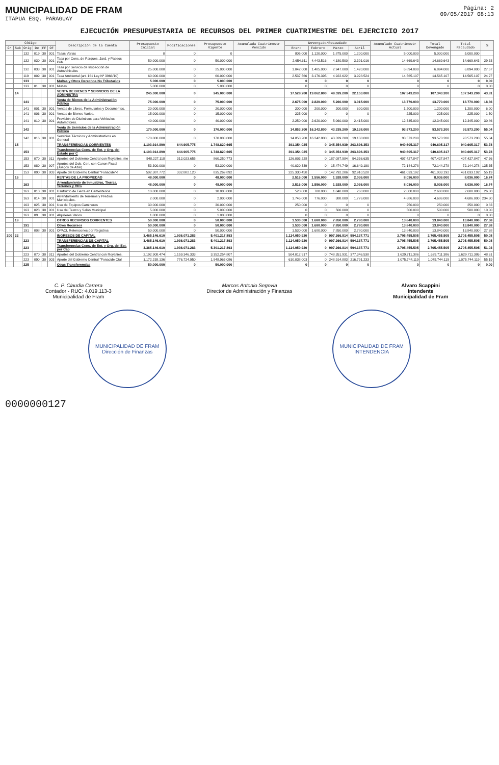MUNICIPALIDAD DE FRAM
ITAPUA ESQ. PARAGUAY
Página: 2
09/05/2017 08:13
EJECUCIÓN PRESUPUESTARIA DE RECURSOS DEL PRIMER CUATRIMESTRE DEL EJERCICIO 2017
| Código | | | | | | Descripción de la Cuenta | Presupuesto Inicial | Modificaciones | Presupuesto Vigente | Acumulada Cuatrimestr Vencido | Devengado/Recaudado | | | | Acumulado Cuatrimestr Actual | Total Devengado | Total Recaudado | % |
| --- | --- | --- | --- | --- | --- | --- | --- | --- | --- | --- | --- | --- | --- | --- | --- | --- | --- | --- |
| Gr | Sub | Orig | De | FF | OF | | | | | | Enero | Febrero | Marzo | Abril | | | | |
| | | 132 | 019 | 30 | 001 | Tasas Varias | 0 | 0 | 0 | | 805.000 | 1.120.000 | 1.875.000 | 1.200.000 | 5.000.000 | 5.000.000 | 5.000.000 | |
| | | 132 | 030 | 30 | 001 | Tasa por Cons. de Parques, Jard. y Paseos Púb. | 50.000.000 | 0 | 50.000.000 | | 2.654.611 | 4.443.516 | 4.180.500 | 3.391.016 | 14.669.643 | 14.669.643 | 14.669.643 | 29,33 |
| | | 132 | 033 | 30 | 001 | Tasa por Servicio de Inspección de Autovehiculos | 25.000.000 | 0 | 25.000.000 | | 1.042.000 | 1.485.000 | 2.947.000 | 1.420.000 | 6.894.000 | 6.894.000 | 6.894.000 | 27,57 |
| | | 119 | 009 | 30 | 001 | Tasa Ambiental (art. 161 Ley Nº 3966/10) | 60.000.000 | 0 | 60.000.000 | | 2.537.566 | 3.176.395 | 4.922.622 | 3.928.524 | 14.565.107 | 14.565.107 | 14.565.107 | 24,27 |
| | | 133 | | | | Multas y Otros Derechos No Tributarios | 5.000.000 | 0 | 5.000.000 | | 0 | 0 | 0 | 0 | 0 | 0 | 0 | 0,00 |
| | | 133 | 01 | 30 | 001 | Multas | 5.000.000 | 0 | 5.000.000 | | 0 | 0 | 0 | 0 | 0 | 0 | 0 | 0,00 |
| | 14 | | | | | VENTA DE BIENES Y SERVICIOS DE LA ADMINISTRA | 245.000.000 | 0 | 245.000.000 | | 17.528.200 | 19.062.800 | 48.599.200 | 22.153.000 | 107.343.200 | 107.343.200 | 107.343.200 | 43,81 |
| | | 141 | | | | Venta de Bienes de la Administración Pública | 75.000.000 | 0 | 75.000.000 | | 2.675.000 | 2.820.000 | 5.260.000 | 3.015.000 | 13.770.000 | 13.770.000 | 13.770.000 | 18,36 |
| | | 141 | 001 | 30 | 001 | Ventas de Libros, Formularios y Documentos. | 20.000.000 | 0 | 20.000.000 | | 200.000 | 200.000 | 200.000 | 600.000 | 1.200.000 | 1.200.000 | 1.200.000 | 6,00 |
| | | 141 | 006 | 30 | 001 | Ventas de Bienes Varios. | 15.000.000 | 0 | 15.000.000 | | 225.000 | 0 | 0 | 0 | 225.000 | 225.000 | 225.000 | 1,50 |
| | | 141 | 010 | 30 | 001 | Provisión de Distintivos para Vehiculos Automotores. | 40.000.000 | 0 | 40.000.000 | | 2.250.000 | 2.620.000 | 5.060.000 | 2.415.000 | 12.345.000 | 12.345.000 | 12.345.000 | 30,86 |
| | | 142 | | | | Venta de Servicios de la Administración Pública | 170.000.000 | 0 | 170.000.000 | | 14.853.200 | 16.242.800 | 43.339.200 | 19.138.000 | 93.573.200 | 93.573.200 | 93.573.200 | 55,04 |
| | | 142 | 016 | 30 | 001 | Servicios Técnicos y Administrativos en General | 170.000.000 | 0 | 170.000.000 | | 14.853.200 | 16.242.800 | 43.339.200 | 19.138.000 | 93.573.200 | 93.573.200 | 93.573.200 | 55,04 |
| | 15 | | | | | TRANSFERENCIAS CORRIENTES | 1.103.914.890 | 644.905.775 | 1.748.820.665 | | 391.354.025 | 0 | 345.354.939 | 203.896.353 | 940.605.317 | 940.605.317 | 940.605.317 | 53,78 |
| | | 153 | | | | Transferencias Cons. de Ent. y Org. del Estado por C | 1.103.914.890 | 644.905.775 | 1.748.820.665 | | 391.354.025 | 0 | 345.354.939 | 203.896.353 | 940.605.317 | 940.605.317 | 940.605.317 | 53,78 |
| | | 153 | 070 | 30 | 011 | Aportes del Gobierno Central con Royalties, me | 548.227.118 | 312.023.655 | 860.250.773 | | 126.003.228 | 0 | 187.087.984 | 94.336.635 | 407.427.847 | 407.427.847 | 407.427.847 | 47,36 |
| | | 153 | 080 | 30 | 007 | Aportes del Gob. Cen. con Canon Fiscal (Juegos de Azar) | 53.300.000 | 0 | 53.300.000 | | 40.020.339 | 0 | 15.474.749 | 16.649.190 | 72.144.278 | 72.144.278 | 72.144.278 | 135,35 |
| | | 153 | 090 | 30 | 003 | Aporte del Gobierno Central "Fonacide"< | 502.387.772 | 332.882.120 | 835.269.892 | | 225.330.458 | 0 | 142.792.206 | 92.910.528 | 461.033.192 | 461.033.192 | 461.033.192 | 55,19 |
| | 16 | | | | | RENTAS DE LA PROPIEDAD | 48.000.000 | 0 | 48.000.000 | | 2.516.000 | 1.556.000 | 1.928.000 | 2.036.000 | 8.036.000 | 8.036.000 | 8.036.000 | 16,74 |
| | | 163 | | | | Arrendamiento de Inmuebles, Tierras, Terrenos y Otro | 48.000.000 | 0 | 48.000.000 | | 2.516.000 | 1.556.000 | 1.928.000 | 2.036.000 | 8.036.000 | 8.036.000 | 8.036.000 | 16,74 |
| | | 163 | 010 | 30 | 001 | Usufructo de Tierra en Cementerios | 10.000.000 | 0 | 10.000.000 | | 520.000 | 780.000 | 1.040.000 | 260.000 | 2.600.000 | 2.600.000 | 2.600.000 | 26,00 |
| | | 163 | 014 | 30 | 001 | Arrendamiento de Terrenos y Predios Municipales. | 2.000.000 | 0 | 2.000.000 | | 1.746.000 | 776.000 | 388.000 | 1.776.000 | 4.686.000 | 4.686.000 | 4.686.000 | 234,30 |
| | | 163 | 025 | 30 | 001 | Uso de Equipos Camineros | 30.000.000 | 0 | 30.000.000 | | 250.000 | 0 | 0 | 0 | 250.000 | 250.000 | 250.000 | 0,83 |
| | | 163 | 028 | 30 | 001 | Uso del Teatro y Salón Municipal | 5.000.000 | 0 | 5.000.000 | | 0 | 0 | 500.000 | 0 | 500.000 | 500.000 | 500.000 | 10,00 |
| | | 163 | 09 | 30 | 001 | Alquileres Varios | 1.000.000 | 0 | 1.000.000 | | 0 | 0 | 0 | 0 | 0 | 0 | 0 | 0,00 |
| | 19 | | | | | OTROS RECURSOS CORRIENTES | 50.000.000 | 0 | 50.000.000 | | 1.530.000 | 1.680.000 | 7.850.000 | 2.780.000 | 13.840.000 | 13.840.000 | 13.840.000 | 27,68 |
| | | 191 | | | | Otros Recursos | 50.000.000 | 0 | 50.000.000 | | 1.530.000 | 1.680.000 | 7.850.000 | 2.780.000 | 13.840.000 | 13.840.000 | 13.840.000 | 27,68 |
| | | 191 | 008 | 30 | 001 | OPACI, Retenciones por Registros | 50.000.000 | 0 | 50.000.000 | | 1.530.000 | 1.680.000 | 7.850.000 | 2.780.000 | 13.840.000 | 13.840.000 | 13.840.000 | 27,68 |
| 200 | 22 | | | | | INGRESOS DE CAPITAL | 3.465.146.610 | 1.936.071.283 | 5.401.217.893 | | 1.114.050.920 | 0 | 997.266.814 | 594.137.771 | 2.705.455.505 | 2.705.455.505 | 2.705.455.505 | 50,08 |
| | | 223 | | | | TRANSFERENCIAS DE CAPITAL | 3.465.146.610 | 1.936.071.283 | 5.401.217.893 | | 1.114.050.920 | 0 | 997.266.814 | 594.137.771 | 2.705.455.505 | 2.705.455.505 | 2.705.455.505 | 50,08 |
| | | 223 | | | | Transferencias Cons. de Ent. y Org. del Est. por Cap | 3.365.146.610 | 1.936.071.283 | 5.301.217.893 | | 1.114.050.920 | 0 | 997.266.814 | 594.137.771 | 2.705.455.505 | 2.705.455.505 | 2.705.455.505 | 51,03 |
| | | 223 | 070 | 30 | 011 | Aportes del Gobierno Central con Royalties. | 2.192.908.474 | 1.159.346.333 | 3.352.254.807 | | 504.012.917 | 0 | 748.351.931 | 377.346.538 | 1.629.711.386 | 1.629.711.386 | 1.629.711.386 | 48,61 |
| | | 223 | 090 | 30 | 003 | Aporte del Gobierno Central "Fonacide Ctal | 1.172.238.136 | 776.724.950 | 1.948.963.086 | | 610.038.003 | 0 | 248.914.883 | 216.791.233 | 1.075.744.119 | 1.075.744.119 | 1.075.744.119 | 55,19 |
| | | 225 | | | | Otras Transferencias | 50.000.000 | 0 | 50.000.000 | | 0 | 0 | 0 | 0 | 0 | 0 | 0 | 0,00 |
C. P. Claudia Carrera
Contador - RUC: 4.019.113-3
Municipalidad de Fram
Marcos Antonio Segovia
Director de Administración y Finanzas
Alvaro Scappini
Intendente
Municipalidad de Fram
MUNICIPALIDAD DE FRAM
Dirección de Finanzas
MUNICIPALIDAD DE FRAM
INTENDENCIA
0000000127